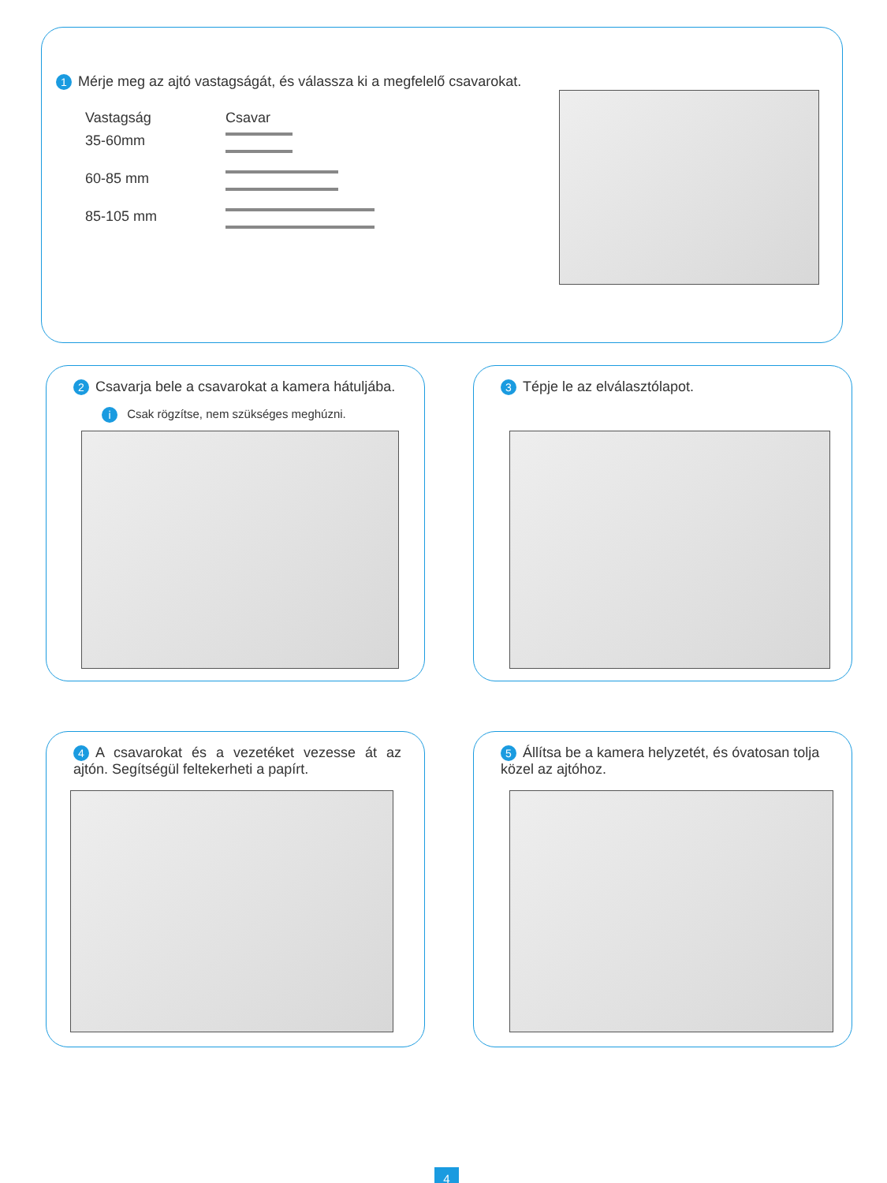1 Mérje meg az ajtó vastagságát, és válassza ki a megfelelő csavarokat.
| Vastagság | Csavar |
| 35-60mm | |
| 60-85 mm | |
| 85-105 mm | |
2 Csavarja bele a csavarokat a kamera hátuljába.
i Csak rögzítse, nem szükséges meghúzni.
3 Tépje le az elválasztólapot.
4 A csavarokat és a vezetéket vezesse át az ajtón. Segítségül feltekerheti a papírt.
5 Állítsa be a kamera helyzetét, és óvatosan tolja közel az ajtóhoz.
4